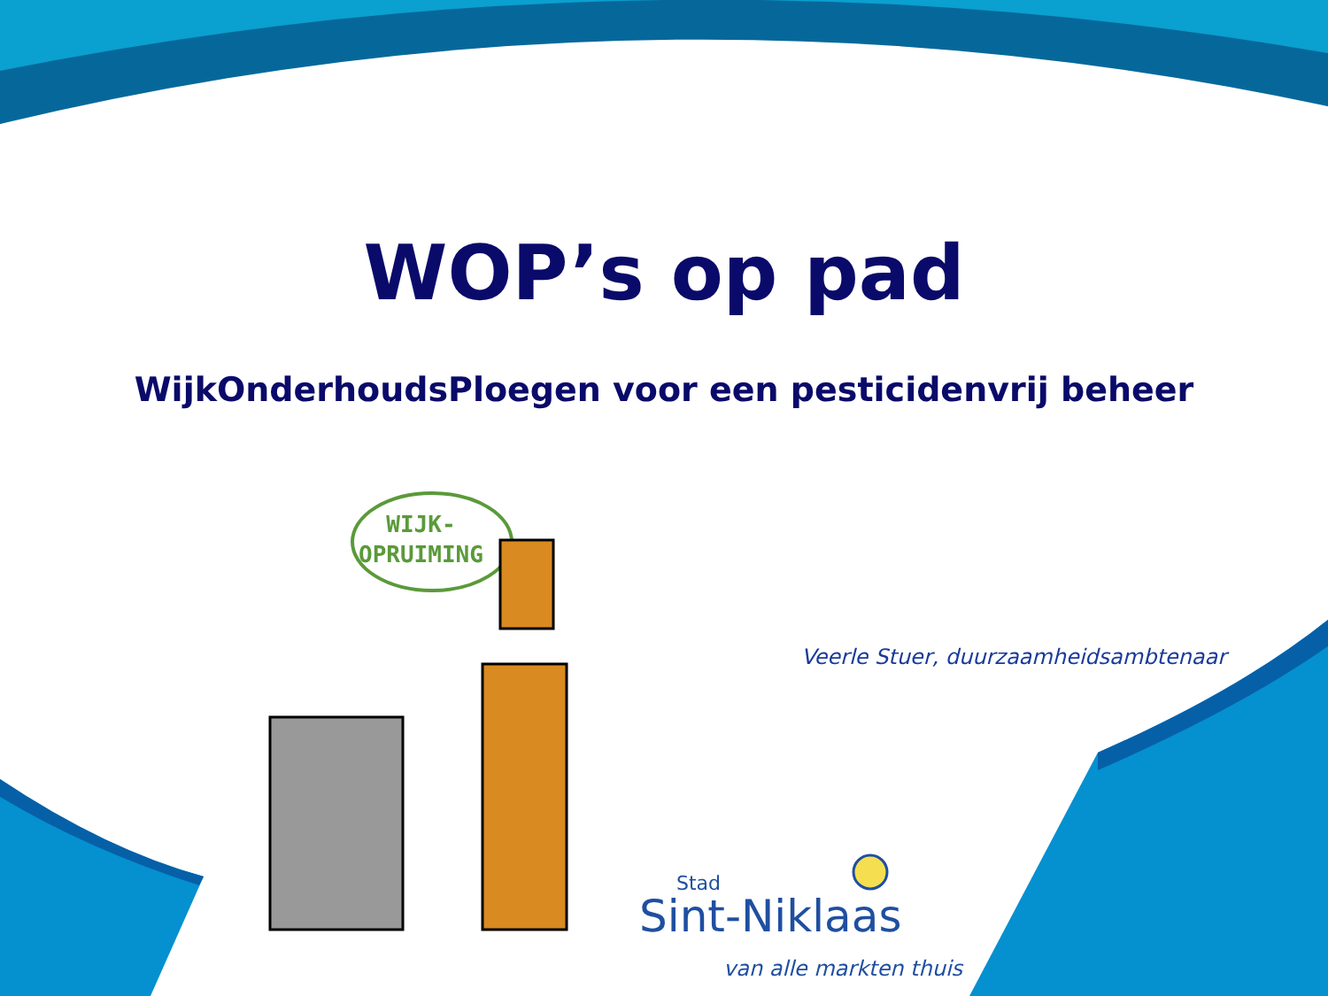WOP’s op pad
WijkOnderhoudsPloegen voor een pesticidenvrij beheer
WIJK-
OPRUIMING
Veerle Stuer, duurzaamheidsambtenaar
Stad
Sint-Niklaas
van alle markten thuis